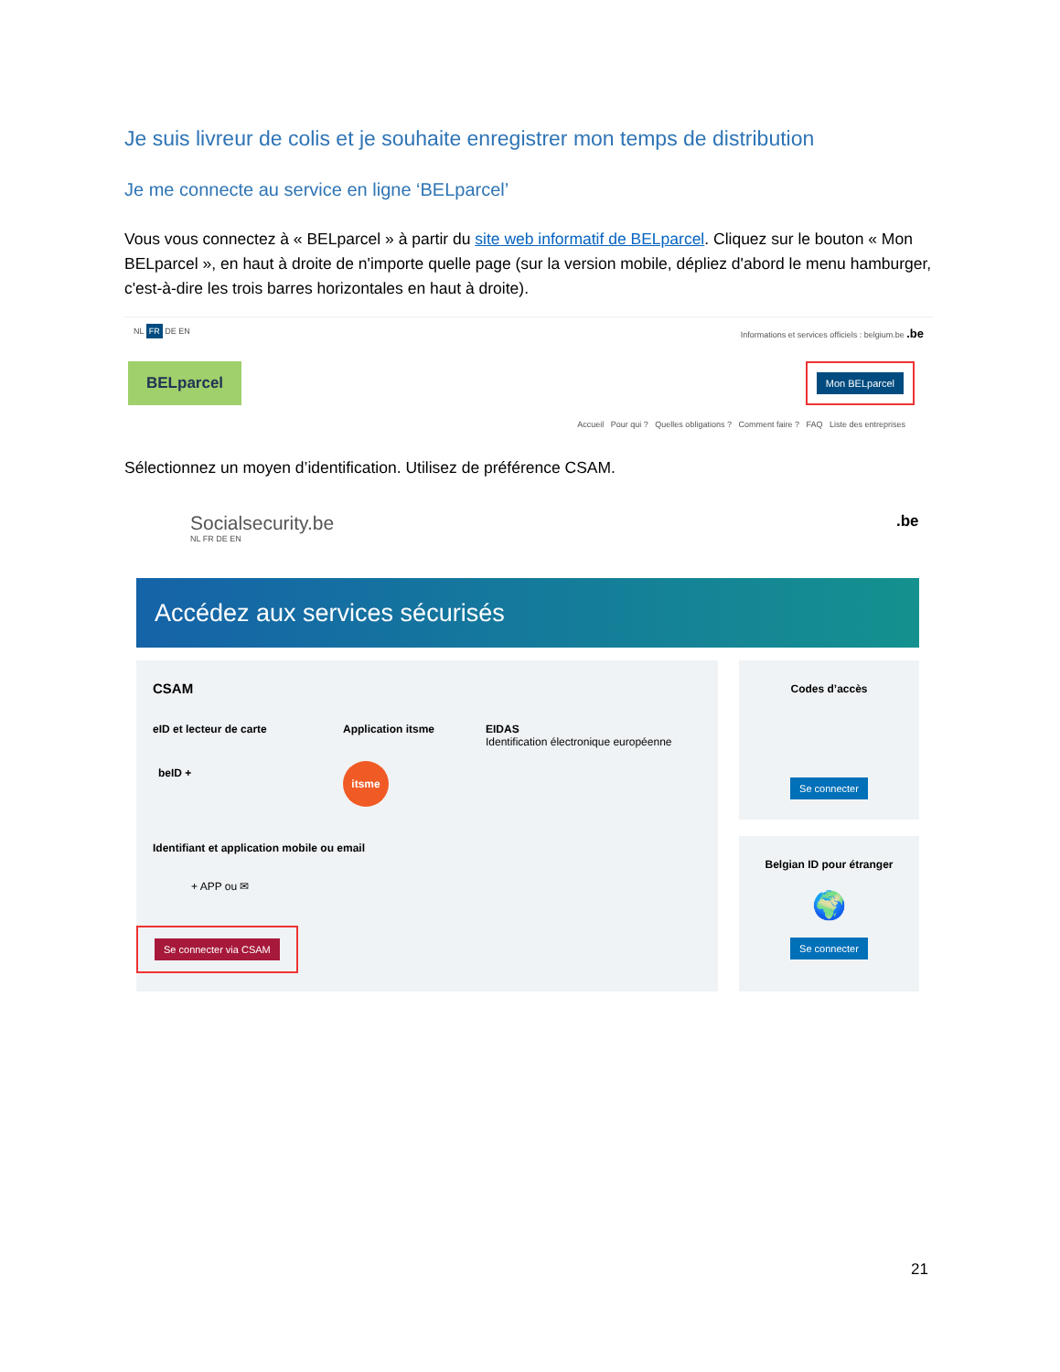Je suis livreur de colis et je souhaite enregistrer mon temps de distribution
Je me connecte au service en ligne ‘BELparcel’
Vous vous connectez à « BELparcel » à partir du site web informatif de BELparcel. Cliquez sur le bouton « Mon BELparcel », en haut à droite de n'importe quelle page (sur la version mobile, dépliez d'abord le menu hamburger, c'est-à-dire les trois barres horizontales en haut à droite).
NL FR DE EN Informations et services officiels : belgium.be .be
BELparcel Mon BELparcel
Accueil Pour qui ? Quelles obligations ? Comment faire ? FAQ Liste des entreprises
Sélectionnez un moyen d’identification. Utilisez de préférence CSAM.
Socialsecurity.be
NL FR DE EN
.be
Accédez aux services sécurisés
CSAM
eID et lecteur de carte Application itsme
EIDAS
Identification électronique européenne
beID + itsme
Identifiant et application mobile ou email
+ APP ou ✉
Se connecter via CSAM
Codes d’accès
Se connecter
Belgian ID pour étranger
🌍
Se connecter
21